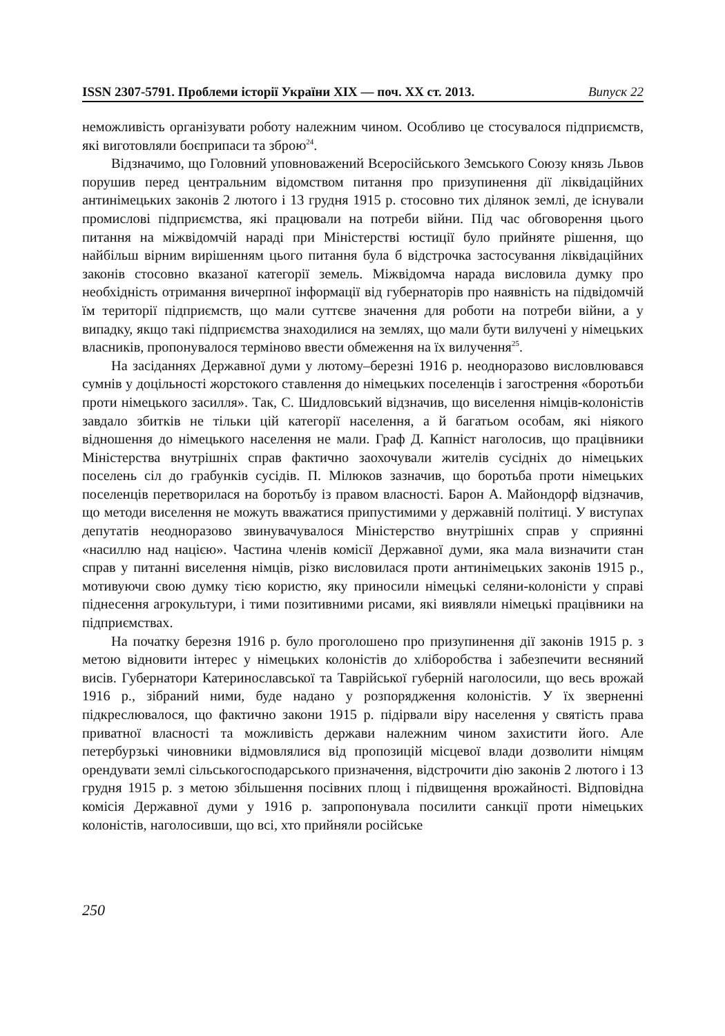ISSN 2307-5791. Проблеми історії України ХІХ — поч. ХХ ст. 2013. Випуск 22
неможливість організувати роботу належним чином. Особливо це стосувалося підприємств, які виготовляли боєприпаси та зброю<sup>24</sup>.
Відзначимо, що Головний уповноважений Всеросійського Земського Союзу князь Львов порушив перед центральним відомством питання про призупинення дії ліквідаційних антинімецьких законів 2 лютого і 13 грудня 1915 р. стосовно тих ділянок землі, де існували промислові підприємства, які працювали на потреби війни. Під час обговорення цього питання на міжвідомчій нараді при Міністерстві юстиції було прийняте рішення, що найбільш вірним вирішенням цього питання була б відстрочка застосування ліквідаційних законів стосовно вказаної категорії земель. Міжвідомча нарада висловила думку про необхідність отримання вичерпної інформації від губернаторів про наявність на підвідомчій їм території підприємств, що мали суттєве значення для роботи на потреби війни, а у випадку, якщо такі підприємства знаходилися на землях, що мали бути вилучені у німецьких власників, пропонувалося терміново ввести обмеження на їх вилучення<sup>25</sup>.
На засіданнях Державної думи у лютому–березні 1916 р. неодноразово висловлювався сумнів у доцільності жорстокого ставлення до німецьких поселенців і загострення «боротьби проти німецького засилля». Так, С. Шидловський відзначив, що виселення німців-колоністів завдало збитків не тільки цій категорії населення, а й багатьом особам, які ніякого відношення до німецького населення не мали. Граф Д. Капніст наголосив, що працівники Міністерства внутрішніх справ фактично заохочували жителів сусідніх до німецьких поселень сіл до грабунків сусідів. П. Мілюков зазначив, що боротьба проти німецьких поселенців перетворилася на боротьбу із правом власності. Барон А. Майондорф відзначив, що методи виселення не можуть вважатися припустимими у державній політиці. У виступах депутатів неодноразово звинувачувалося Міністерство внутрішніх справ у сприянні «насиллю над нацією». Частина членів комісії Державної думи, яка мала визначити стан справ у питанні виселення німців, різко висловилася проти антинімецьких законів 1915 р., мотивуючи свою думку тією користю, яку приносили німецькі селяни-колоністи у справі піднесення агрокультури, і тими позитивними рисами, які виявляли німецькі працівники на підприємствах.
На початку березня 1916 р. було проголошено про призупинення дії законів 1915 р. з метою відновити інтерес у німецьких колоністів до хліборобства і забезпечити весняний висів. Губернатори Катеринославської та Таврійської губерній наголосили, що весь врожай 1916 р., зібраний ними, буде надано у розпорядження колоністів. У їх зверненні підкреслювалося, що фактично закони 1915 р. підірвали віру населення у святість права приватної власності та можливість держави належним чином захистити його. Але петербурзькі чиновники відмовлялися від пропозицій місцевої влади дозволити німцям орендувати землі сільськогосподарського призначення, відстрочити дію законів 2 лютого і 13 грудня 1915 р. з метою збільшення посівних площ і підвищення врожайності. Відповідна комісія Державної думи у 1916 р. запропонувала посилити санкції проти німецьких колоністів, наголосивши, що всі, хто прийняли російське
250